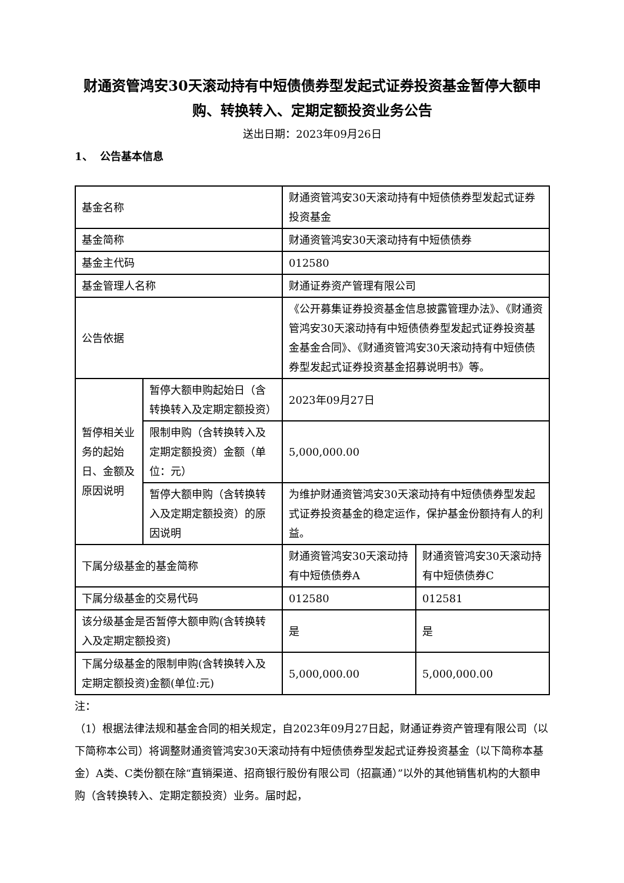财通资管鸿安30天滚动持有中短债债券型发起式证券投资基金暂停大额申购、转换转入、定期定额投资业务公告
送出日期：2023年09月26日
1、 公告基本信息
| 基金名称 | | 财通资管鸿安30天滚动持有中短债债券型发起式证券投资基金 | |
| 基金简称 | | 财通资管鸿安30天滚动持有中短债债券 | |
| 基金主代码 | | 012580 | |
| 基金管理人名称 | | 财通证券资产管理有限公司 | |
| 公告依据 | | 《公开募集证券投资基金信息披露管理办法》、《财通资管鸿安30天滚动持有中短债债券型发起式证券投资基金基金合同》、《财通资管鸿安30天滚动持有中短债债券型发起式证券投资基金招募说明书》等。 | |
| 暂停相关业务的起始日、金额及原因说明 | 暂停大额申购起始日（含转换转入及定期定额投资） | 2023年09月27日 | |
| | 限制申购（含转换转入及定期定额投资）金额（单位：元） | 5,000,000.00 | |
| | 暂停大额申购（含转换转入及定期定额投资）的原因说明 | 为维护财通资管鸿安30天滚动持有中短债债券型发起式证券投资基金的稳定运作，保护基金份额持有人的利益。 | |
| 下属分级基金的基金简称 | | 财通资管鸿安30天滚动持有中短债债券A | 财通资管鸿安30天滚动持有中短债债券C |
| 下属分级基金的交易代码 | | 012580 | 012581 |
| 该分级基金是否暂停大额申购(含转换转入及定期定额投资) | | 是 | 是 |
| 下属分级基金的限制申购(含转换转入及定期定额投资)金额(单位:元) | | 5,000,000.00 | 5,000,000.00 |
注：
（1）根据法律法规和基金合同的相关规定，自2023年09月27日起，财通证券资产管理有限公司（以下简称本公司）将调整财通资管鸿安30天滚动持有中短债债券型发起式证券投资基金（以下简称本基金）A类、C类份额在除“直销渠道、招商银行股份有限公司（招赢通）”以外的其他销售机构的大额申购（含转换转入、定期定额投资）业务。届时起，